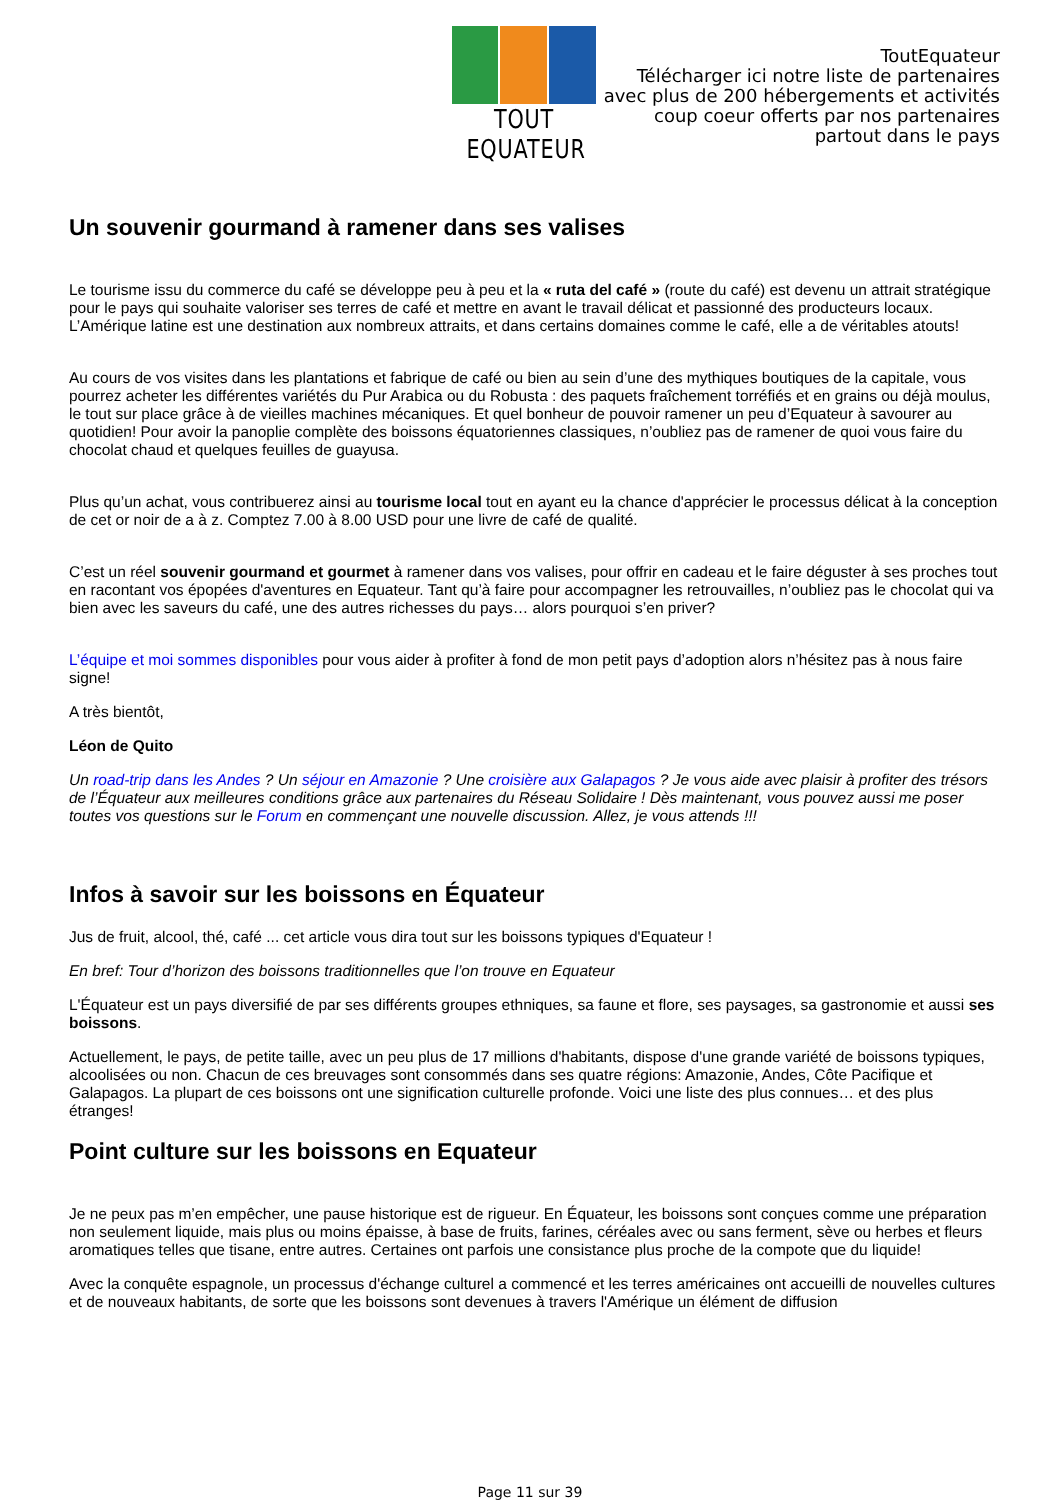TOUT EQUATEUR
ToutEquateur
Télécharger ici notre liste de partenaires
avec plus de 200 hébergements et activités
coup coeur offerts par nos partenaires
partout dans le pays
Un souvenir gourmand à ramener dans ses valises
Le tourisme issu du commerce du café se développe peu à peu et la « ruta del café » (route du café) est devenu un attrait stratégique pour le pays qui souhaite valoriser ses terres de café et mettre en avant le travail délicat et passionné des producteurs locaux. L’Amérique latine est une destination aux nombreux attraits, et dans certains domaines comme le café, elle a de véritables atouts!
Au cours de vos visites dans les plantations et fabrique de café ou bien au sein d’une des mythiques boutiques de la capitale, vous pourrez acheter les différentes variétés du Pur Arabica ou du Robusta : des paquets fraîchement torréfiés et en grains ou déjà moulus, le tout sur place grâce à de vieilles machines mécaniques. Et quel bonheur de pouvoir ramener un peu d’Equateur à savourer au quotidien! Pour avoir la panoplie complète des boissons équatoriennes classiques, n’oubliez pas de ramener de quoi vous faire du chocolat chaud et quelques feuilles de guayusa.
Plus qu’un achat, vous contribuerez ainsi au tourisme local tout en ayant eu la chance d'apprécier le processus délicat à la conception de cet or noir de a à z. Comptez 7.00 à 8.00 USD pour une livre de café de qualité.
C’est un réel souvenir gourmand et gourmet à ramener dans vos valises, pour offrir en cadeau et le faire déguster à ses proches tout en racontant vos épopées d'aventures en Equateur. Tant qu’à faire pour accompagner les retrouvailles, n’oubliez pas le chocolat qui va bien avec les saveurs du café, une des autres richesses du pays… alors pourquoi s’en priver?
L’équipe et moi sommes disponibles pour vous aider à profiter à fond de mon petit pays d’adoption alors n’hésitez pas à nous faire signe!
A très bientôt,
Léon de Quito
Un road-trip dans les Andes ? Un séjour en Amazonie ? Une croisière aux Galapagos ? Je vous aide avec plaisir à profiter des trésors de l’Équateur aux meilleures conditions grâce aux partenaires du Réseau Solidaire ! Dès maintenant, vous pouvez aussi me poser toutes vos questions sur le Forum en commençant une nouvelle discussion. Allez, je vous attends !!!
Infos à savoir sur les boissons en Équateur
Jus de fruit, alcool, thé, café ... cet article vous dira tout sur les boissons typiques d'Equateur !
En bref: Tour d’horizon des boissons traditionnelles que l’on trouve en Equateur
L'Équateur est un pays diversifié de par ses différents groupes ethniques, sa faune et flore, ses paysages, sa gastronomie et aussi ses boissons.
Actuellement, le pays, de petite taille, avec un peu plus de 17 millions d'habitants, dispose d'une grande variété de boissons typiques, alcoolisées ou non. Chacun de ces breuvages sont consommés dans ses quatre régions: Amazonie, Andes, Côte Pacifique et Galapagos. La plupart de ces boissons ont une signification culturelle profonde. Voici une liste des plus connues… et des plus étranges!
Point culture sur les boissons en Equateur
Je ne peux pas m’en empêcher, une pause historique est de rigueur. En Équateur, les boissons sont conçues comme une préparation non seulement liquide, mais plus ou moins épaisse, à base de fruits, farines, céréales avec ou sans ferment, sève ou herbes et fleurs aromatiques telles que tisane, entre autres. Certaines ont parfois une consistance plus proche de la compote que du liquide!
Avec la conquête espagnole, un processus d'échange culturel a commencé et les terres américaines ont accueilli de nouvelles cultures et de nouveaux habitants, de sorte que les boissons sont devenues à travers l'Amérique un élément de diffusion
Page 11 sur 39